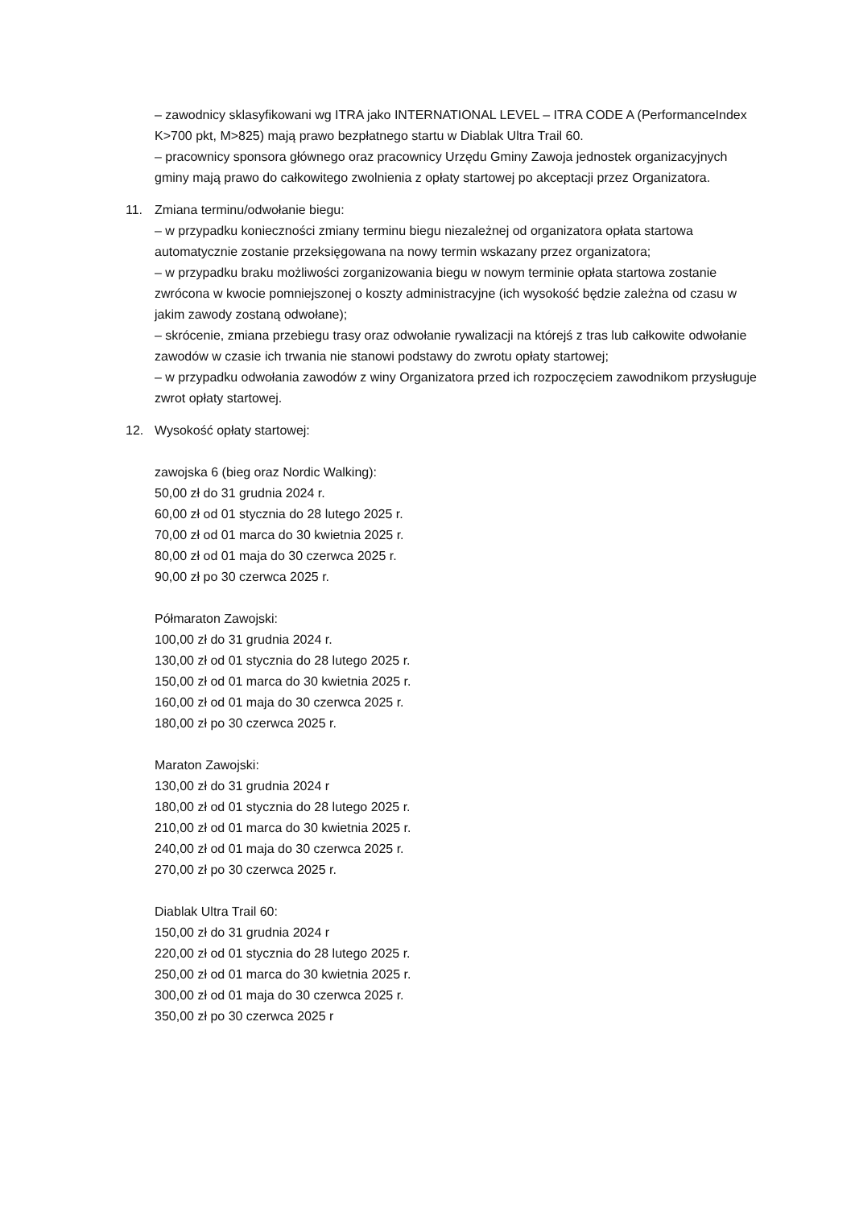– zawodnicy sklasyfikowani wg ITRA jako INTERNATIONAL LEVEL – ITRA CODE A (PerformanceIndex K>700 pkt, M>825) mają prawo bezpłatnego startu w Diablak Ultra Trail 60.
– pracownicy sponsora głównego oraz pracownicy Urzędu Gminy Zawoja jednostek organizacyjnych gminy mają prawo do całkowitego zwolnienia z opłaty startowej po akceptacji przez Organizatora.
11. Zmiana terminu/odwołanie biegu:
– w przypadku konieczności zmiany terminu biegu niezależnej od organizatora opłata startowa automatycznie zostanie przeksięgowana na nowy termin wskazany przez organizatora;
– w przypadku braku możliwości zorganizowania biegu w nowym terminie opłata startowa zostanie zwrócona w kwocie pomniejszonej o koszty administracyjne (ich wysokość będzie zależna od czasu w jakim zawody zostaną odwołane);
– skrócenie, zmiana przebiegu trasy oraz odwołanie rywalizacji na którejś z tras lub całkowite odwołanie zawodów w czasie ich trwania nie stanowi podstawy do zwrotu opłaty startowej;
– w przypadku odwołania zawodów z winy Organizatora przed ich rozpoczęciem zawodnikom przysługuje zwrot opłaty startowej.
12. Wysokość opłaty startowej:
zawojska 6 (bieg oraz Nordic Walking):
50,00 zł do 31 grudnia 2024 r.
60,00 zł od 01 stycznia do 28 lutego 2025 r.
70,00 zł od 01 marca do 30 kwietnia 2025 r.
80,00 zł od 01 maja do 30 czerwca 2025 r.
90,00 zł po 30 czerwca 2025 r.
Półmaraton Zawojski:
100,00 zł do 31 grudnia 2024 r.
130,00 zł od 01 stycznia do 28 lutego 2025 r.
150,00 zł od 01 marca do 30 kwietnia 2025 r.
160,00 zł od 01 maja do 30 czerwca 2025 r.
180,00 zł po 30 czerwca 2025 r.
Maraton Zawojski:
130,00 zł do 31 grudnia 2024 r
180,00 zł od 01 stycznia do 28 lutego 2025 r.
210,00 zł od 01 marca do 30 kwietnia 2025 r.
240,00 zł od 01 maja do 30 czerwca 2025 r.
270,00 zł po 30 czerwca 2025 r.
Diablak Ultra Trail 60:
150,00 zł do 31 grudnia 2024 r
220,00 zł od 01 stycznia do 28 lutego 2025 r.
250,00 zł od 01 marca do 30 kwietnia 2025 r.
300,00 zł od 01 maja do 30 czerwca 2025 r.
350,00 zł po 30 czerwca 2025 r